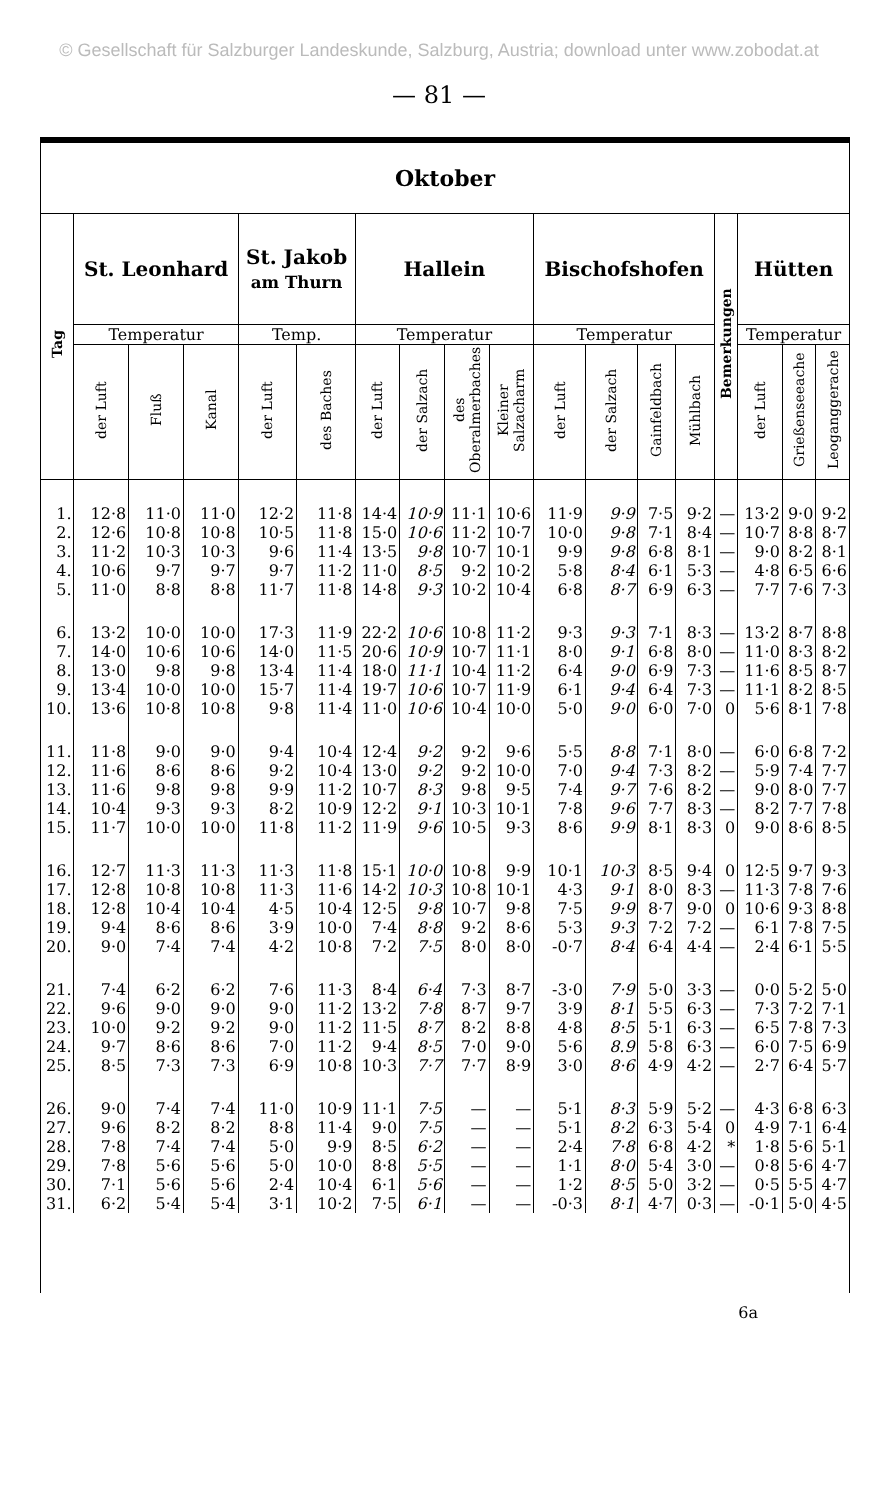© Gesellschaft für Salzburger Landeskunde, Salzburg, Austria; download unter www.zobodat.at
— 81 —
| Oktober | | | | | | | | | | | | | | | | | |
| --- | --- | --- | --- | --- | --- | --- | --- | --- | --- | --- | --- | --- | --- | --- | --- | --- | --- |
| Tag | St. Leonhard | | | St. Jakob am Thurn | | Hallein | | | | Bischofshofen | | | | Bemerkungen | Hütten | | |
| | Temperatur | | | Temp. | | Temperatur | | | | Temperatur | | | | | Temperatur | | |
| | der Luft | Fluß | Kanal | der Luft | des Baches | der Luft | der Salzach | des Oberalmerbaches | Kleiner Salzacharm | der Luft | der Salzach | Gainfeldbach | Mühlbach | | der Luft | Grießenseeache | Leoganggerache |
| 1. | 12·8 | 11·0 | 11·0 | 12·2 | 11·8 | 14·4 | 10·9 | 11·1 | 10·6 | 11·9 | 9·9 | 7·5 | 9·2 | — | 13·2 | 9·0 | 9·2 |
| 2. | 12·6 | 10·8 | 10·8 | 10·5 | 11·8 | 15·0 | 10·6 | 11·2 | 10·7 | 10·0 | 9·8 | 7·1 | 8·4 | — | 10·7 | 8·8 | 8·7 |
| 3. | 11·2 | 10·3 | 10·3 | 9·6 | 11·4 | 13·5 | 9·8 | 10·7 | 10·1 | 9·9 | 9·8 | 6·8 | 8·1 | — | 9·0 | 8·2 | 8·1 |
| 4. | 10·6 | 9·7 | 9·7 | 9·7 | 11·2 | 11·0 | 8·5 | 9·2 | 10·2 | 5·8 | 8·4 | 6·1 | 5·3 | — | 4·8 | 6·5 | 6·6 |
| 5. | 11·0 | 8·8 | 8·8 | 11·7 | 11·8 | 14·8 | 9·3 | 10·2 | 10·4 | 6·8 | 8·7 | 6·9 | 6·3 | — | 7·7 | 7·6 | 7·3 |
| 6. | 13·2 | 10·0 | 10·0 | 17·3 | 11·9 | 22·2 | 10·6 | 10·8 | 11·2 | 9·3 | 9·3 | 7·1 | 8·3 | — | 13·2 | 8·7 | 8·8 |
| 7. | 14·0 | 10·6 | 10·6 | 14·0 | 11·5 | 20·6 | 10·9 | 10·7 | 11·1 | 8·0 | 9·1 | 6·8 | 8·0 | — | 11·0 | 8·3 | 8·2 |
| 8. | 13·0 | 9·8 | 9·8 | 13·4 | 11·4 | 18·0 | 11·1 | 10·4 | 11·2 | 6·4 | 9·0 | 6·9 | 7·3 | — | 11·6 | 8·5 | 8·7 |
| 9. | 13·4 | 10·0 | 10·0 | 15·7 | 11·4 | 19·7 | 10·6 | 10·7 | 11·9 | 6·1 | 9·4 | 6·4 | 7·3 | — | 11·1 | 8·2 | 8·5 |
| 10. | 13·6 | 10·8 | 10·8 | 9·8 | 11·4 | 11·0 | 10·6 | 10·4 | 10·0 | 5·0 | 9·0 | 6·0 | 7·0 | 0 | 5·6 | 8·1 | 7·8 |
| 11. | 11·8 | 9·0 | 9·0 | 9·4 | 10·4 | 12·4 | 9·2 | 9·2 | 9·6 | 5·5 | 8·8 | 7·1 | 8·0 | — | 6·0 | 6·8 | 7·2 |
| 12. | 11·6 | 8·6 | 8·6 | 9·2 | 10·4 | 13·0 | 9·2 | 9·2 | 10·0 | 7·0 | 9·4 | 7·3 | 8·2 | — | 5·9 | 7·4 | 7·7 |
| 13. | 11·6 | 9·8 | 9·8 | 9·9 | 11·2 | 10·7 | 8·3 | 9·8 | 9·5 | 7·4 | 9·7 | 7·6 | 8·2 | — | 9·0 | 8·0 | 7·7 |
| 14. | 10·4 | 9·3 | 9·3 | 8·2 | 10·9 | 12·2 | 9·1 | 10·3 | 10·1 | 7·8 | 9·6 | 7·7 | 8·3 | — | 8·2 | 7·7 | 7·8 |
| 15. | 11·7 | 10·0 | 10·0 | 11·8 | 11·2 | 11·9 | 9·6 | 10·5 | 9·3 | 8·6 | 9·9 | 8·1 | 8·3 | 0 | 9·0 | 8·6 | 8·5 |
| 16. | 12·7 | 11·3 | 11·3 | 11·3 | 11·8 | 15·1 | 10·0 | 10·8 | 9·9 | 10·1 | 10·3 | 8·5 | 9·4 | 0 | 12·5 | 9·7 | 9·3 |
| 17. | 12·8 | 10·8 | 10·8 | 11·3 | 11·6 | 14·2 | 10·3 | 10·8 | 10·1 | 4·3 | 9·1 | 8·0 | 8·3 | — | 11·3 | 7·8 | 7·6 |
| 18. | 12·8 | 10·4 | 10·4 | 4·5 | 10·4 | 12·5 | 9·8 | 10·7 | 9·8 | 7·5 | 9·9 | 8·7 | 9·0 | 0 | 10·6 | 9·3 | 8·8 |
| 19. | 9·4 | 8·6 | 8·6 | 3·9 | 10·0 | 7·4 | 8·8 | 9·2 | 8·6 | 5·3 | 9·3 | 7·2 | 7·2 | — | 6·1 | 7·8 | 7·5 |
| 20. | 9·0 | 7·4 | 7·4 | 4·2 | 10·8 | 7·2 | 7·5 | 8·0 | 8·0 | -0·7 | 8·4 | 6·4 | 4·4 | — | 2·4 | 6·1 | 5·5 |
| 21. | 7·4 | 6·2 | 6·2 | 7·6 | 11·3 | 8·4 | 6·4 | 7·3 | 8·7 | -3·0 | 7·9 | 5·0 | 3·3 | — | 0·0 | 5·2 | 5·0 |
| 22. | 9·6 | 9·0 | 9·0 | 9·0 | 11·2 | 13·2 | 7·8 | 8·7 | 9·7 | 3·9 | 8·1 | 5·5 | 6·3 | — | 7·3 | 7·2 | 7·1 |
| 23. | 10·0 | 9·2 | 9·2 | 9·0 | 11·2 | 11·5 | 8·7 | 8·2 | 8·8 | 4·8 | 8·5 | 5·1 | 6·3 | — | 6·5 | 7·8 | 7·3 |
| 24. | 9·7 | 8·6 | 8·6 | 7·0 | 11·2 | 9·4 | 8·5 | 7·0 | 9·0 | 5·6 | 8.9 | 5·8 | 6·3 | — | 6·0 | 7·5 | 6·9 |
| 25. | 8·5 | 7·3 | 7·3 | 6·9 | 10·8 | 10·3 | 7·7 | 7·7 | 8·9 | 3·0 | 8·6 | 4·9 | 4·2 | — | 2·7 | 6·4 | 5·7 |
| 26. | 9·0 | 7·4 | 7·4 | 11·0 | 10·9 | 11·1 | 7·5 | — | — | 5·1 | 8·3 | 5·9 | 5·2 | — | 4·3 | 6·8 | 6·3 |
| 27. | 9·6 | 8·2 | 8·2 | 8·8 | 11·4 | 9·0 | 7·5 | — | — | 5·1 | 8·2 | 6·3 | 5·4 | 0 | 4·9 | 7·1 | 6·4 |
| 28. | 7·8 | 7·4 | 7·4 | 5·0 | 9·9 | 8·5 | 6·2 | — | — | 2·4 | 7·8 | 6·8 | 4·2 | * | 1·8 | 5·6 | 5·1 |
| 29. | 7·8 | 5·6 | 5·6 | 5·0 | 10·0 | 8·8 | 5·5 | — | — | 1·1 | 8·0 | 5·4 | 3·0 | — | 0·8 | 5·6 | 4·7 |
| 30. | 7·1 | 5·6 | 5·6 | 2·4 | 10·4 | 6·1 | 5·6 | — | — | 1·2 | 8·5 | 5·0 | 3·2 | — | 0·5 | 5·5 | 4·7 |
| 31. | 6·2 | 5·4 | 5·4 | 3·1 | 10·2 | 7·5 | 6·1 | — | — | -0·3 | 8·1 | 4·7 | 0·3 | — | -0·1 | 5·0 | 4·5 |
6a